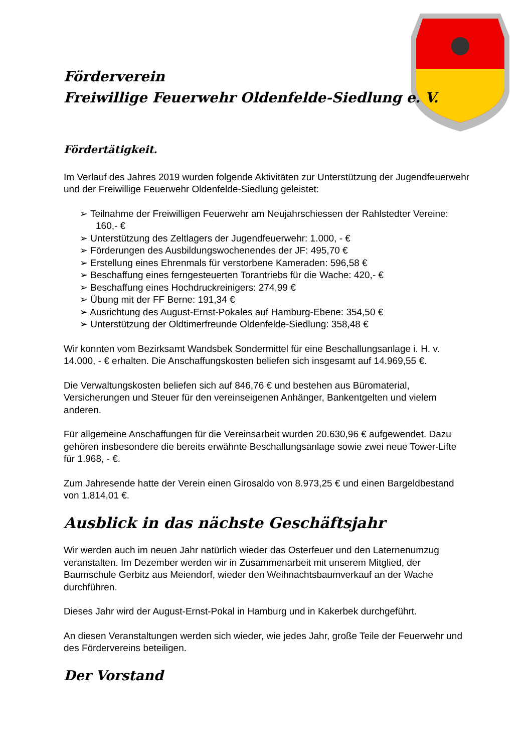Förderverein
Freiwillige Feuerwehr Oldenfelde-Siedlung e. V.
Fördertätigkeit.
Im Verlauf des Jahres 2019 wurden folgende Aktivitäten zur Unterstützung der Jugendfeuerwehr und der Freiwillige Feuerwehr Oldenfelde-Siedlung geleistet:
➢ Teilnahme der Freiwilligen Feuerwehr am Neujahrschiessen der Rahlstedter Vereine: 160,- €
➢ Unterstützung des Zeltlagers der Jugendfeuerwehr: 1.000, - €
➢ Förderungen des Ausbildungswochenendes der JF: 495,70 €
➢ Erstellung eines Ehrenmals für verstorbene Kameraden: 596,58 €
➢ Beschaffung eines ferngesteuerten Torantriebs für die Wache: 420,- €
➢ Beschaffung eines Hochdruckreinigers: 274,99 €
➢ Übung mit der FF Berne: 191,34 €
➢ Ausrichtung des August-Ernst-Pokales auf Hamburg-Ebene: 354,50 €
➢ Unterstützung der Oldtimerfreunde Oldenfelde-Siedlung: 358,48 €
Wir konnten vom Bezirksamt Wandsbek Sondermittel für eine Beschallungsanlage i. H. v. 14.000, - € erhalten. Die Anschaffungskosten beliefen sich insgesamt auf 14.969,55 €.
Die Verwaltungskosten beliefen sich auf 846,76 € und bestehen aus Büromaterial, Versicherungen und Steuer für den vereinseigenen Anhänger, Bankentgelten und vielem anderen.
Für allgemeine Anschaffungen für die Vereinsarbeit wurden 20.630,96 € aufgewendet. Dazu gehören insbesondere die bereits erwähnte Beschallungsanlage sowie zwei neue Tower-Lifte für 1.968, - €.
Zum Jahresende hatte der Verein einen Girosaldo von 8.973,25 € und einen Bargeldbestand von 1.814,01 €.
Ausblick in das nächste Geschäftsjahr
Wir werden auch im neuen Jahr natürlich wieder das Osterfeuer und den Laternenumzug veranstalten. Im Dezember werden wir in Zusammenarbeit mit unserem Mitglied, der Baumschule Gerbitz aus Meiendorf, wieder den Weihnachtsbaumverkauf an der Wache durchführen.
Dieses Jahr wird der August-Ernst-Pokal in Hamburg und in Kakerbek durchgeführt.
An diesen Veranstaltungen werden sich wieder, wie jedes Jahr, große Teile der Feuerwehr und des Fördervereins beteiligen.
Der Vorstand